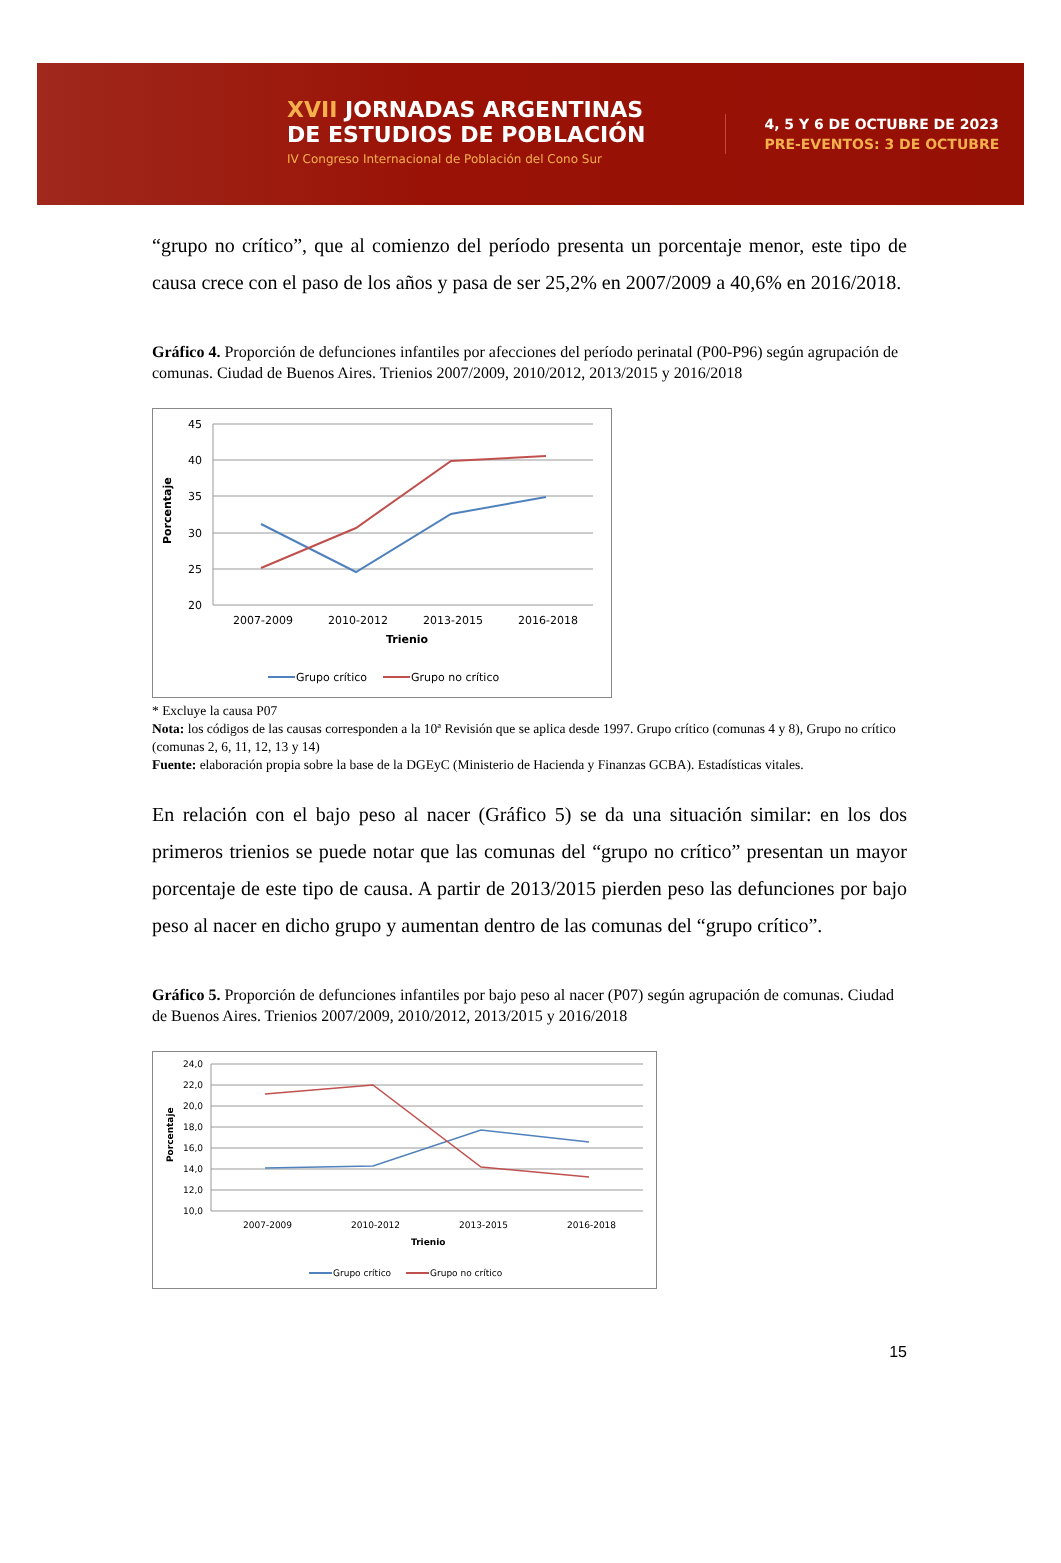XVII JORNADAS ARGENTINAS
DE ESTUDIOS DE POBLACIÓN
IV Congreso Internacional de Población del Cono Sur
4, 5 Y 6 DE OCTUBRE DE 2023
PRE-EVENTOS: 3 DE OCTUBRE
“grupo no crítico”, que al comienzo del período presenta un porcentaje menor, este tipo de causa crece con el paso de los años y pasa de ser 25,2% en 2007/2009 a 40,6% en 2016/2018.
Gráfico 4. Proporción de defunciones infantiles por afecciones del período perinatal (P00-P96) según agrupación de comunas. Ciudad de Buenos Aires. Trienios 2007/2009, 2010/2012, 2013/2015 y 2016/2018
45
40
35
30
25
20
Porcentaje
2007-2009
2010-2012
2013-2015
2016-2018
Trienio
Grupo crítico
Grupo no crítico
* Excluye la causa P07
Nota: los códigos de las causas corresponden a la 10ª Revisión que se aplica desde 1997. Grupo crítico (comunas 4 y 8), Grupo no crítico (comunas 2, 6, 11, 12, 13 y 14)
Fuente: elaboración propia sobre la base de la DGEyC (Ministerio de Hacienda y Finanzas GCBA). Estadísticas vitales.
En relación con el bajo peso al nacer (Gráfico 5) se da una situación similar: en los dos primeros trienios se puede notar que las comunas del “grupo no crítico” presentan un mayor porcentaje de este tipo de causa. A partir de 2013/2015 pierden peso las defunciones por bajo peso al nacer en dicho grupo y aumentan dentro de las comunas del “grupo crítico”.
Gráfico 5. Proporción de defunciones infantiles por bajo peso al nacer (P07) según agrupación de comunas. Ciudad de Buenos Aires. Trienios 2007/2009, 2010/2012, 2013/2015 y 2016/2018
24,0
22,0
20,0
18,0
16,0
14,0
12,0
10,0
Porcentaje
2007-2009
2010-2012
2013-2015
2016-2018
Trienio
Grupo crítico
Grupo no crítico
15